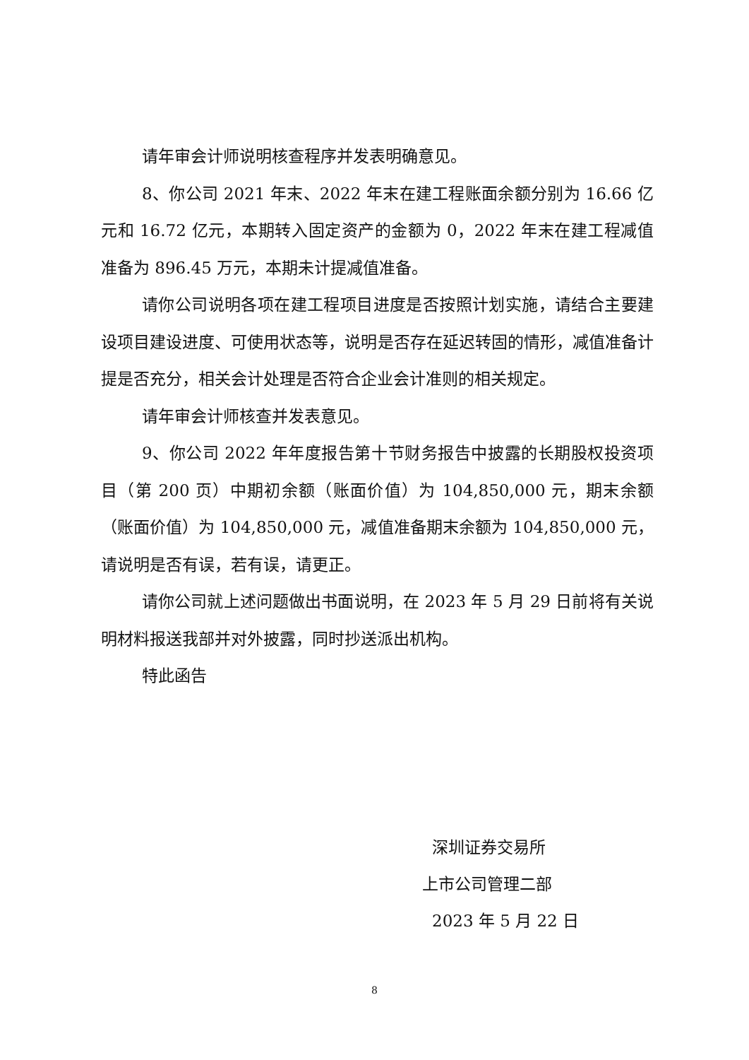请年审会计师说明核查程序并发表明确意见。
8、你公司 2021 年末、2022 年末在建工程账面余额分别为 16.66 亿元和 16.72 亿元，本期转入固定资产的金额为 0，2022 年末在建工程减值准备为 896.45 万元，本期未计提减值准备。
请你公司说明各项在建工程项目进度是否按照计划实施，请结合主要建设项目建设进度、可使用状态等，说明是否存在延迟转固的情形，减值准备计提是否充分，相关会计处理是否符合企业会计准则的相关规定。
请年审会计师核查并发表意见。
9、你公司 2022 年年度报告第十节财务报告中披露的长期股权投资项目（第 200 页）中期初余额（账面价值）为 104,850,000 元，期末余额（账面价值）为 104,850,000 元，减值准备期末余额为 104,850,000 元，请说明是否有误，若有误，请更正。
请你公司就上述问题做出书面说明，在 2023 年 5 月 29 日前将有关说明材料报送我部并对外披露，同时抄送派出机构。
特此函告
深圳证券交易所
上市公司管理二部
2023 年 5 月 22 日
8